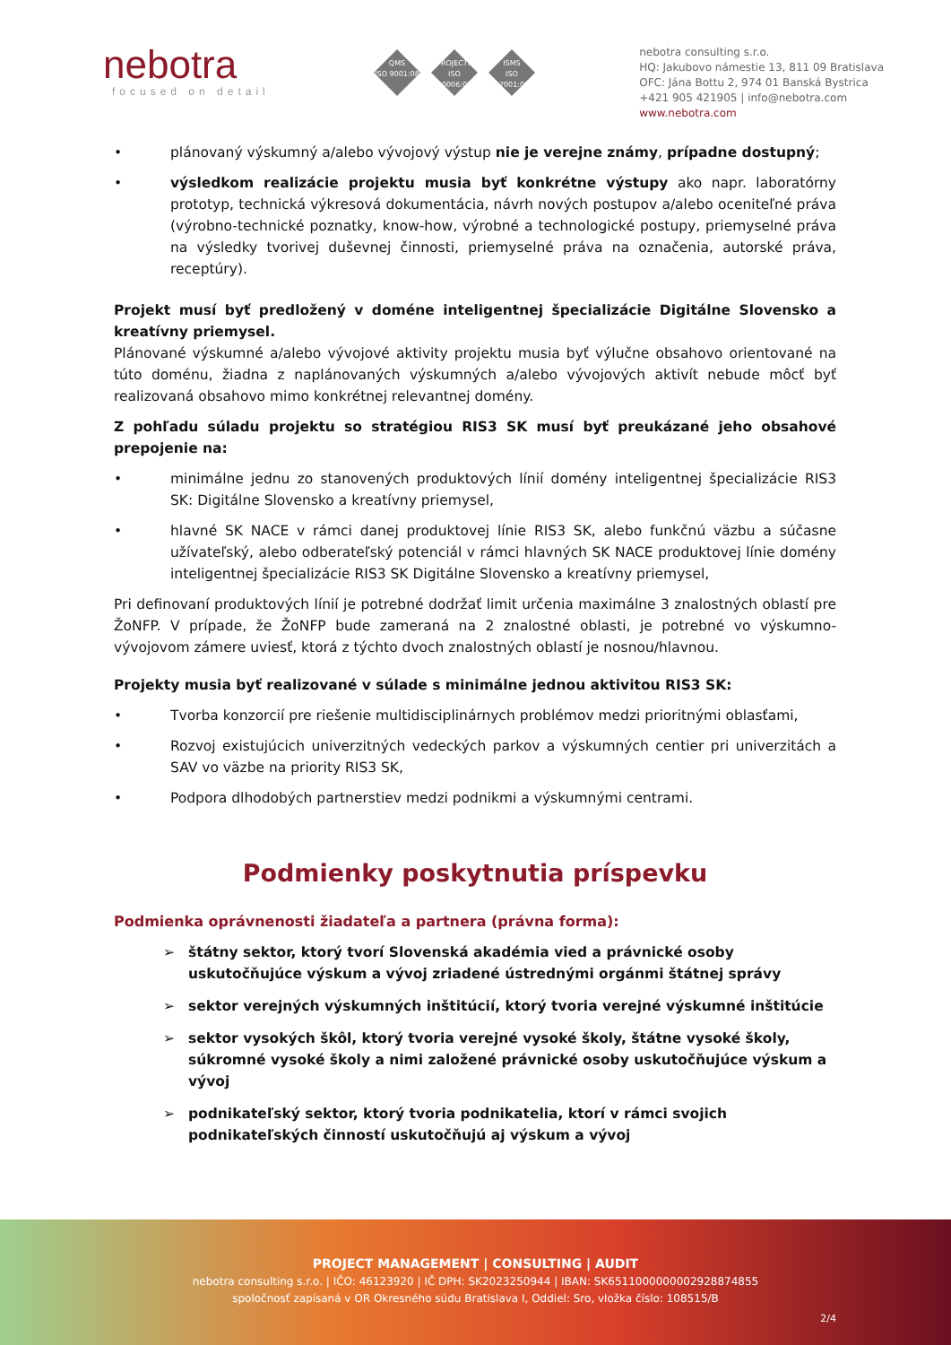nebotra
focused on detail
QMS
ISO 9001:08
PROJECTS
ISO 10006:03
ISMS
ISO 27001:05
nebotra consulting s.r.o.
HQ: Jakubovo námestie 13, 811 09 Bratislava
OFC: Jána Bottu 2, 974 01 Banská Bystrica
+421 905 421905 | info@nebotra.com
www.nebotra.com
• plánovaný výskumný a/alebo vývojový výstup nie je verejne známy, prípadne dostupný;
• výsledkom realizácie projektu musia byť konkrétne výstupy ako napr. laboratórny prototyp, technická výkresová dokumentácia, návrh nových postupov a/alebo oceniteľné práva (výrobno-technické poznatky, know-how, výrobné a technologické postupy, priemyselné práva na výsledky tvorivej duševnej činnosti, priemyselné práva na označenia, autorské práva, receptúry).
Projekt musí byť predložený v doméne inteligentnej špecializácie Digitálne Slovensko a kreatívny priemysel.
Plánované výskumné a/alebo vývojové aktivity projektu musia byť výlučne obsahovo orientované na túto doménu, žiadna z naplánovaných výskumných a/alebo vývojových aktivít nebude môcť byť realizovaná obsahovo mimo konkrétnej relevantnej domény.
Z pohľadu súladu projektu so stratégiou RIS3 SK musí byť preukázané jeho obsahové prepojenie na:
• minimálne jednu zo stanovených produktových línií domény inteligentnej špecializácie RIS3 SK: Digitálne Slovensko a kreatívny priemysel,
• hlavné SK NACE v rámci danej produktovej línie RIS3 SK, alebo funkčnú väzbu a súčasne užívateľský, alebo odberateľský potenciál v rámci hlavných SK NACE produktovej línie domény inteligentnej špecializácie RIS3 SK Digitálne Slovensko a kreatívny priemysel,
Pri definovaní produktových línií je potrebné dodržať limit určenia maximálne 3 znalostných oblastí pre ŽoNFP. V prípade, že ŽoNFP bude zameraná na 2 znalostné oblasti, je potrebné vo výskumno-vývojovom zámere uviesť, ktorá z týchto dvoch znalostných oblastí je nosnou/hlavnou.
Projekty musia byť realizované v súlade s minimálne jednou aktivitou RIS3 SK:
• Tvorba konzorcií pre riešenie multidisciplinárnych problémov medzi prioritnými oblasťami,
• Rozvoj existujúcich univerzitných vedeckých parkov a výskumných centier pri univerzitách a SAV vo väzbe na priority RIS3 SK,
• Podpora dlhodobých partnerstiev medzi podnikmi a výskumnými centrami.
Podmienky poskytnutia príspevku
Podmienka oprávnenosti žiadateľa a partnera (právna forma):
➢ štátny sektor, ktorý tvorí Slovenská akadémia vied a právnické osoby uskutočňujúce výskum a vývoj zriadené ústrednými orgánmi štátnej správy
➢ sektor verejných výskumných inštitúcií, ktorý tvoria verejné výskumné inštitúcie
➢ sektor vysokých škôl, ktorý tvoria verejné vysoké školy, štátne vysoké školy, súkromné vysoké školy a nimi založené právnické osoby uskutočňujúce výskum a vývoj
➢ podnikateľský sektor, ktorý tvoria podnikatelia, ktorí v rámci svojich podnikateľských činností uskutočňujú aj výskum a vývoj
PROJECT MANAGEMENT | CONSULTING | AUDIT
nebotra consulting s.r.o. | IČO: 46123920 | IČ DPH: SK2023250944 | IBAN: SK6511000000002928874855
spoločnosť zapísaná v OR Okresného súdu Bratislava I, Oddiel: Sro, vložka číslo: 108515/B
2/4